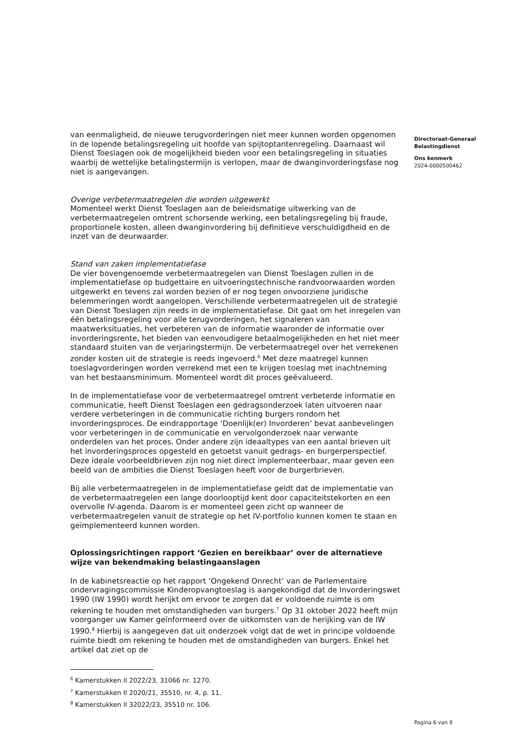van eenmaligheid, de nieuwe terugvorderingen niet meer kunnen worden opgenomen in de lopende betalingsregeling uit hoofde van spijtoptantenregeling. Daarnaast wil Dienst Toeslagen ook de mogelijkheid bieden voor een betalingsregeling in situaties waarbij de wettelijke betalingstermijn is verlopen, maar de dwanginvorderingsfase nog niet is aangevangen.
Overige verbetermaatregelen die worden uitgewerkt
Momenteel werkt Dienst Toeslagen aan de beleidsmatige uitwerking van de verbetermaatregelen omtrent schorsende werking, een betalingsregeling bij fraude, proportionele kosten, alleen dwanginvordering bij definitieve verschuldigdheid en de inzet van de deurwaarder.
Stand van zaken implementatiefase
De vier bovengenoemde verbetermaatregelen van Dienst Toeslagen zullen in de implementatiefase op budgettaire en uitvoeringstechnische randvoorwaarden worden uitgewerkt en tevens zal worden bezien of er nog tegen onvoorziene juridische belemmeringen wordt aangelopen. Verschillende verbetermaatregelen uit de strategie van Dienst Toeslagen zijn reeds in de implementatiefase. Dit gaat om het inregelen van één betalingsregeling voor alle terugvorderingen, het signaleren van maatwerksituaties, het verbeteren van de informatie waaronder de informatie over invorderingsrente, het bieden van eenvoudigere betaalmogelijkheden en het niet meer standaard stuiten van de verjaringstermijn. De verbetermaatregel over het verrekenen zonder kosten uit de strategie is reeds ingevoerd.<sup>6</sup> Met deze maatregel kunnen toeslagvorderingen worden verrekend met een te krijgen toeslag met inachtneming van het bestaansminimum. Momenteel wordt dit proces geëvalueerd.
In de implementatiefase voor de verbetermaatregel omtrent verbeterde informatie en communicatie, heeft Dienst Toeslagen een gedragsonderzoek laten uitvoeren naar verdere verbeteringen in de communicatie richting burgers rondom het invorderingsproces. De eindrapportage ‘Doenlijk(er) Invorderen’ bevat aanbevelingen voor verbeteringen in de communicatie en vervolgonderzoek naar verwante onderdelen van het proces. Onder andere zijn ideaaltypes van een aantal brieven uit het invorderingsproces opgesteld en getoetst vanuit gedrags- en burgerperspectief. Deze ideale voorbeeldbrieven zijn nog niet direct implementeerbaar, maar geven een beeld van de ambities die Dienst Toeslagen heeft voor de burgerbrieven.
Bij alle verbetermaatregelen in de implementatiefase geldt dat de implementatie van de verbetermaatregelen een lange doorlooptijd kent door capaciteitstekorten en een overvolle IV-agenda. Daarom is er momenteel geen zicht op wanneer de verbetermaatregelen vanuit de strategie op het IV-portfolio kunnen komen te staan en geïmplementeerd kunnen worden.
Oplossingsrichtingen rapport ‘Gezien en bereikbaar’ over de alternatieve wijze van bekendmaking belastingaanslagen
In de kabinetsreactie op het rapport ‘Ongekend Onrecht’ van de Parlementaire ondervragingscommissie Kinderopvangtoeslag is aangekondigd dat de Invorderingswet 1990 (IW 1990) wordt herijkt om ervoor te zorgen dat er voldoende ruimte is om rekening te houden met omstandigheden van burgers.<sup>7</sup> Op 31 oktober 2022 heeft mijn voorganger uw Kamer geïnformeerd over de uitkomsten van de herijking van de IW 1990.<sup>8</sup> Hierbij is aangegeven dat uit onderzoek volgt dat de wet in principe voldoende ruimte biedt om rekening te houden met de omstandigheden van burgers. Enkel het artikel dat ziet op de
<sup>6</sup> Kamerstukken II 2022/23, 31066 nr. 1270.
<sup>7</sup> Kamerstukken II 2020/21, 35510, nr. 4, p. 11.
<sup>8</sup> Kamerstukken II 32022/23, 35510 nr. 106.
Directoraat-Generaal
Belastingdienst
Ons kenmerk
2024-0000500462
Pagina 6 van 8